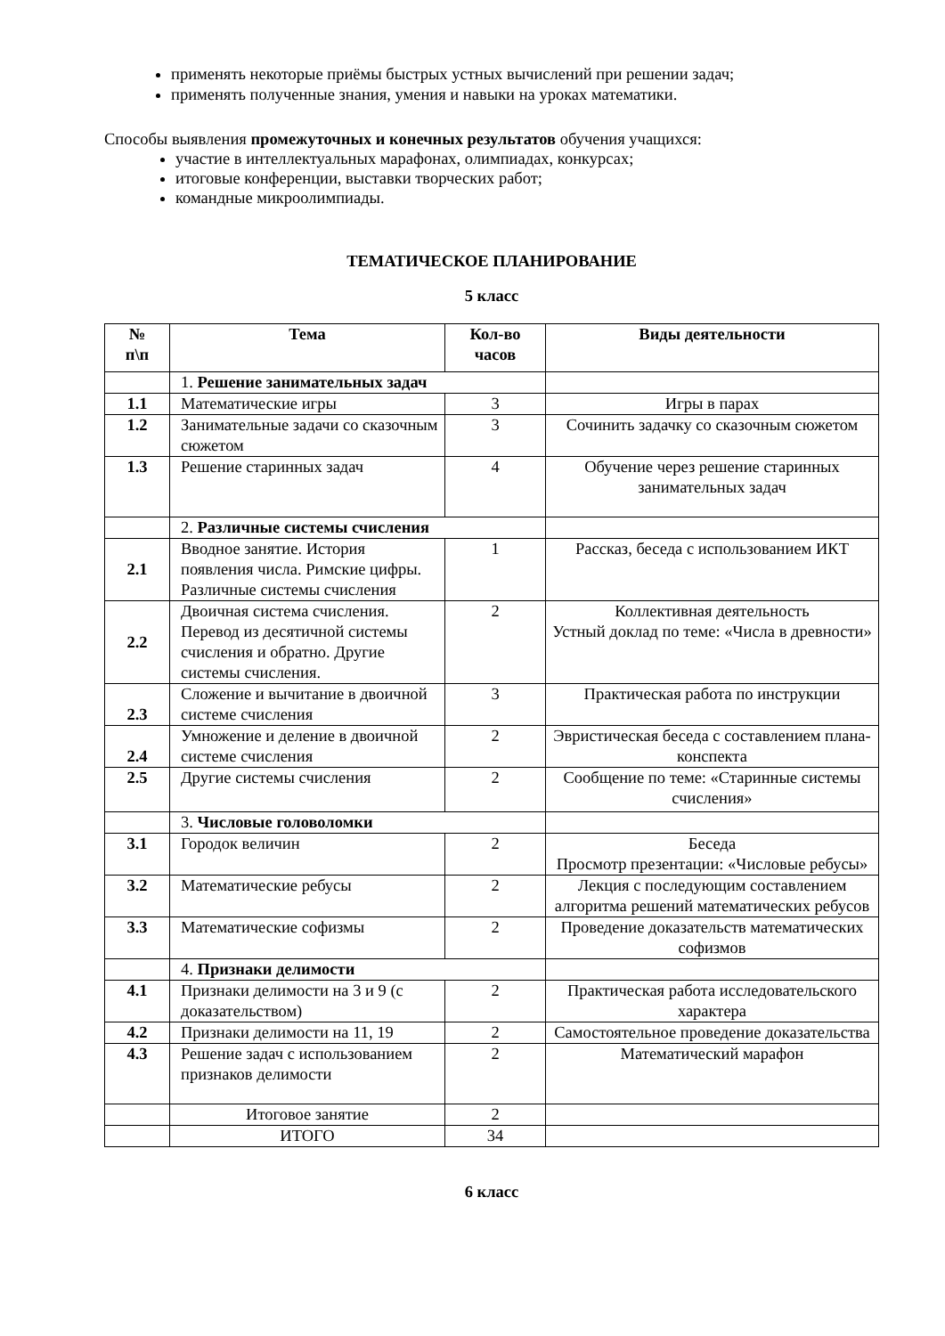применять некоторые приёмы быстрых устных вычислений при решении задач;
применять полученные знания, умения и навыки на уроках математики.
Способы выявления промежуточных и конечных результатов обучения учащихся:
участие в интеллектуальных марафонах, олимпиадах, конкурсах;
итоговые конференции, выставки творческих работ;
командные микроолимпиады.
ТЕМАТИЧЕСКОЕ ПЛАНИРОВАНИЕ
5 класс
| № п\п | Тема | Кол-во часов | Виды деятельности |
| --- | --- | --- | --- |
| | 1. Решение занимательных задач | | |
| 1.1 | Математические игры | 3 | Игры в парах |
| 1.2 | Занимательные задачи со сказочным сюжетом | 3 | Сочинить задачку со сказочным сюжетом |
| 1.3 | Решение старинных задач | 4 | Обучение через решение старинных занимательных задач |
| | 2. Различные системы счисления | | |
| 2.1 | Вводное занятие. История появления числа. Римские цифры. Различные системы счисления | 1 | Рассказ, беседа с использованием ИКТ |
| 2.2 | Двоичная система счисления. Перевод из десятичной системы счисления и обратно. Другие системы счисления. | 2 | Коллективная деятельность Устный доклад по теме: «Числа в древности» |
| 2.3 | Сложение и вычитание в двоичной системе счисления | 3 | Практическая работа по инструкции |
| 2.4 | Умножение и деление в двоичной системе счисления | 2 | Эвристическая беседа с составлением плана-конспекта |
| 2.5 | Другие системы счисления | 2 | Сообщение по теме: «Старинные системы счисления» |
| | 3. Числовые головоломки | | |
| 3.1 | Городок величин | 2 | Беседа Просмотр презентации: «Числовые ребусы» |
| 3.2 | Математические ребусы | 2 | Лекция с последующим составлением алгоритма решений математических ребусов |
| 3.3 | Математические софизмы | 2 | Проведение доказательств математических софизмов |
| | 4. Признаки делимости | | |
| 4.1 | Признаки делимости на 3 и 9 (с доказательством) | 2 | Практическая работа исследовательского характера |
| 4.2 | Признаки делимости на 11, 19 | 2 | Самостоятельное проведение доказательства |
| 4.3 | Решение задач с использованием признаков делимости | 2 | Математический марафон |
| | Итоговое занятие | 2 | |
| | ИТОГО | 34 | |
6 класс